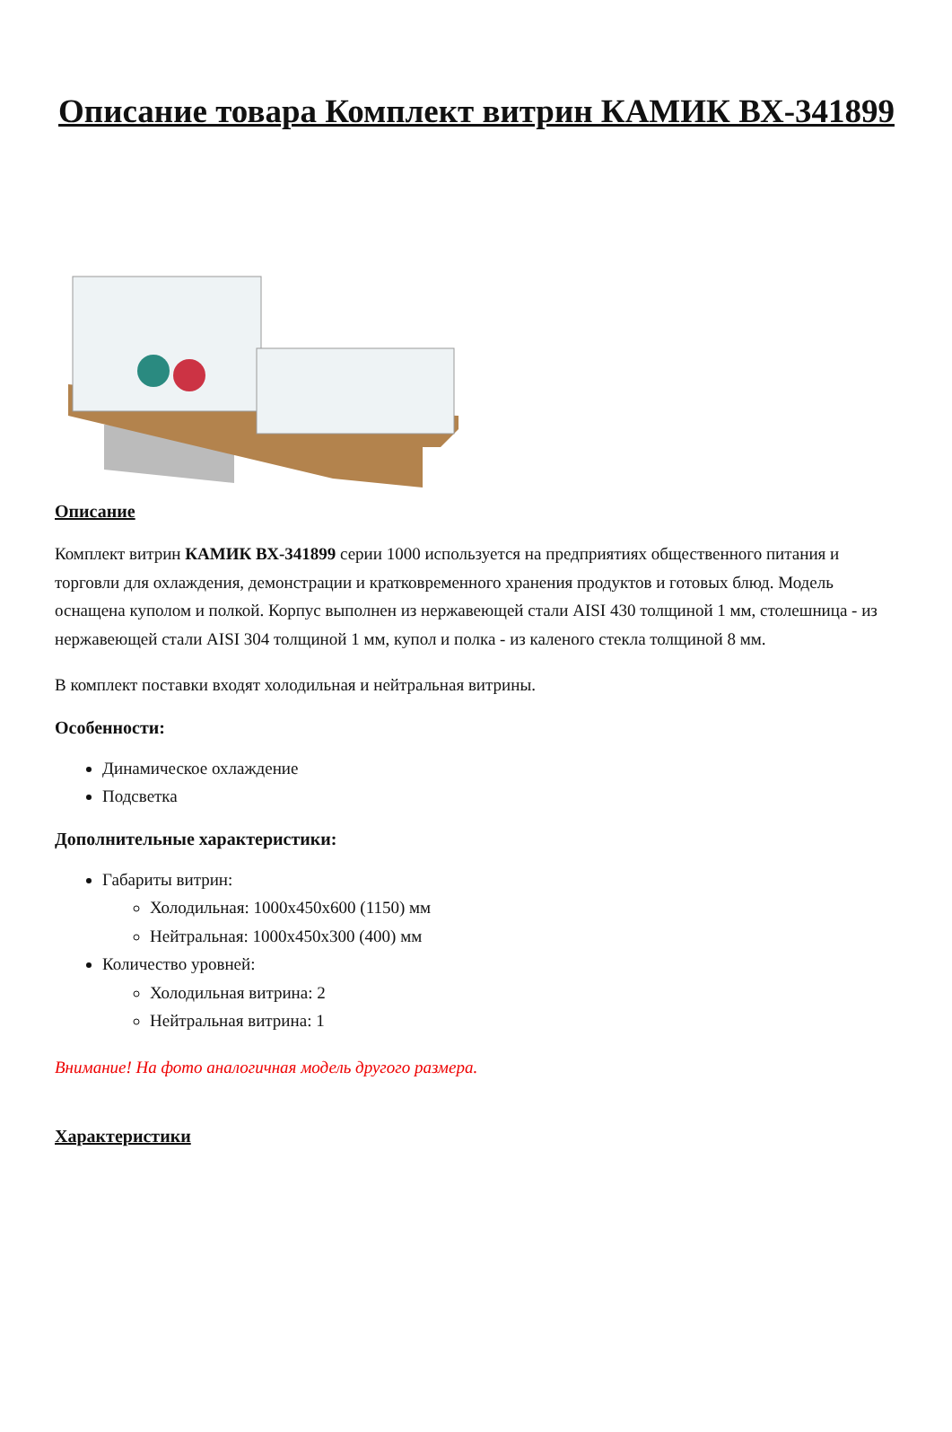Описание товара Комплект витрин КАМИК ВХ-341899
Описание
Комплект витрин КАМИК ВХ-341899 серии 1000 используется на предприятиях общественного питания и торговли для охлаждения, демонстрации и кратковременного хранения продуктов и готовых блюд. Модель оснащена куполом и полкой. Корпус выполнен из нержавеющей стали AISI 430 толщиной 1 мм, столешница - из нержавеющей стали AISI 304 толщиной 1 мм, купол и полка - из каленого стекла толщиной 8 мм.
В комплект поставки входят холодильная и нейтральная витрины.
Особенности:
Динамическое охлаждение
Подсветка
Дополнительные характеристики:
Габариты витрин:
Холодильная: 1000x450x600 (1150) мм
Нейтральная: 1000x450x300 (400) мм
Количество уровней:
Холодильная витрина: 2
Нейтральная витрина: 1
Внимание! На фото аналогичная модель другого размера.
Характеристики